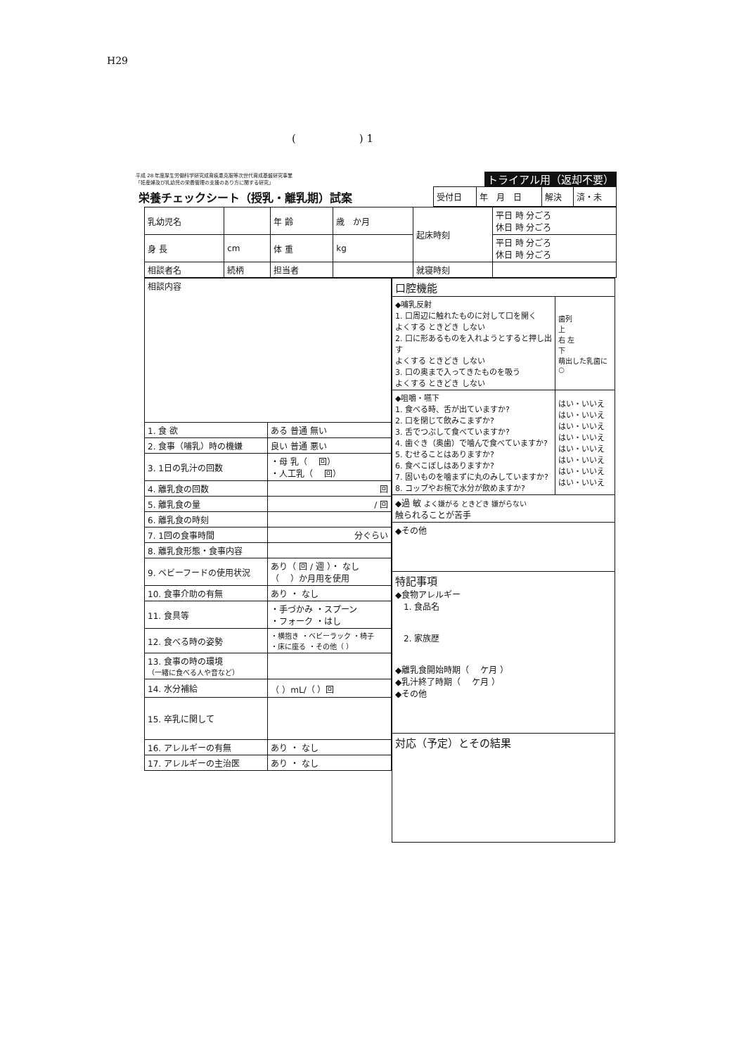H29
(　　　　　　) 1
平成 28 年度厚生労働科学研究成育疾患克服等次世代育成基盤研究事業
「妊産婦及び乳幼児の栄養管理の支援のあり方に関する研究」
トライアル用（返却不要）
| 栄養チェックシート（授乳・離乳期）試案 | 受付日 | 年 月 日 | 解決 | 済・未 |
| 乳幼児名 | | 年 齢 | 歳 か月 | 起床時刻 | 平日 時 分ごろ 休日 時 分ごろ |
| 身 長 | cm | 体 重 | kg | | 平日 時 分ごろ 休日 時 分ごろ |
| 相談者名 | 続柄 | 担当者 | | 就寝時刻 | |
| 相談内容 | |
| 1. 食 欲 | ある 普通 無い |
| 2. 食事（哺乳）時の機嫌 | 良い 普通 悪い |
| 3. 1日の乳汁の回数 | ・母 乳（ 回） ・人工乳（ 回） |
| 4. 離乳食の回数 | 回 |
| 5. 離乳食の量 | / 回 |
| 6. 離乳食の時刻 | |
| 7. 1回の食事時間 | 分ぐらい |
| 8. 離乳食形態・食事内容 | |
| 9. ベビーフードの使用状況 | あり（ 回 / 週 ）・ なし （ ）か月用を使用 |
| 10. 食事介助の有無 | あり ・ なし |
| 11. 食具等 | ・手づかみ ・スプーン ・フォーク ・はし |
| 12. 食べる時の姿勢 | ・横抱き ・ベビーラック ・椅子 ・床に座る ・その他（ ） |
| 13. 食事の時の環境 （一緒に食べる人や音など） | |
| 14. 水分補給 | （ ）mL/（ ）回 |
| 15. 卒乳に関して | |
| 16. アレルギーの有無 | あり ・ なし |
| 17. アレルギーの主治医 | あり ・ なし |
| 口腔機能 | |
| ◆哺乳反射 1. 口周辺に触れたものに対して口を開く よくする ときどき しない 2. 口に形あるものを入れようとすると押し出す よくする ときどき しない 3. 口の奥まで入ってきたものを吸う よくする ときどき しない | 歯列 上 右 左 下 萌出した乳歯に○ |
| ◆咀嚼・嚥下 1. 食べる時、舌が出ていますか? 2. 口を閉じて飲みこまずか? 3. 舌でつぶして食べていますか? 4. 歯ぐき（奥歯）で噛んで食べていますか? 5. むせることはありますか? 6. 食べこぼしはありますか? 7. 固いものを噛まずに丸のみしていますか? 8. コップやお椀で水分が飲めますか? | はい・いいえ はい・いいえ はい・いいえ はい・いいえ はい・いいえ はい・いいえ はい・いいえ はい・いいえ |
| ◆過 敏 よく嫌がる ときどき 嫌がらない 触られることが苦手 | |
| ◆その他 | |
| 特記事項 ◆食物アレルギー 1. 食品名 2. 家族歴 ◆離乳食開始時期（ ケ月 ） ◆乳汁終了時期（ ケ月 ） ◆その他 | |
| 対応（予定）とその結果 | |